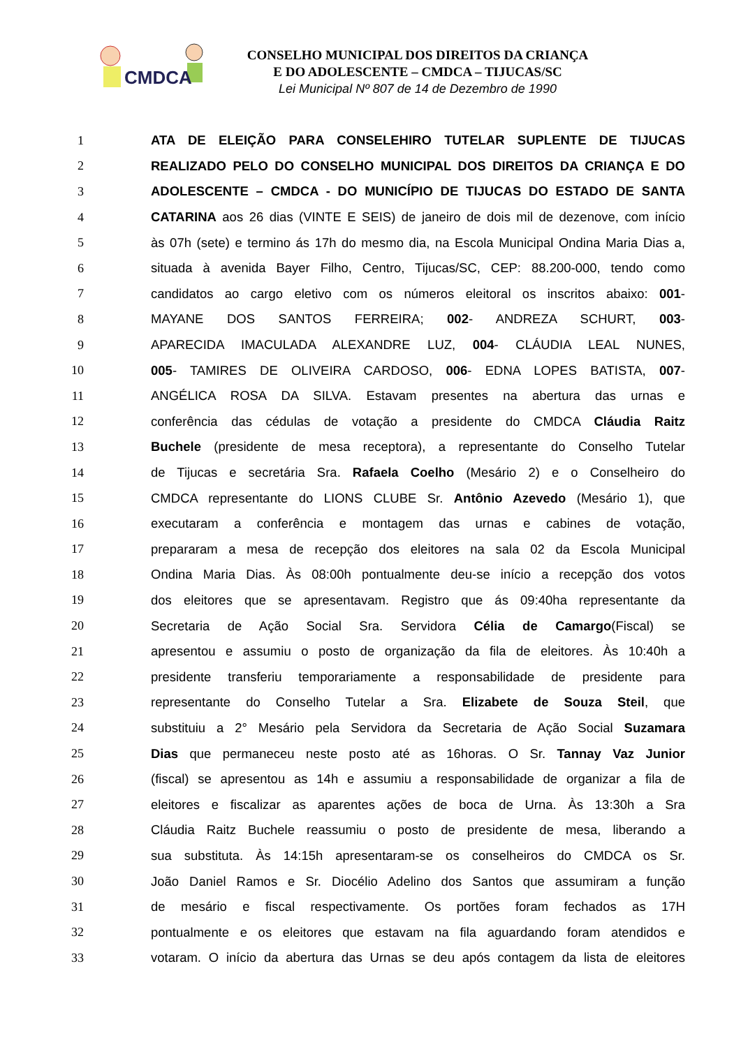CMDCA
CONSELHO MUNICIPAL DOS DIREITOS DA CRIANÇA
E DO ADOLESCENTE – CMDCA – TIJUCAS/SC
Lei Municipal Nº 807 de 14 de Dezembro de 1990
1 ATA DE ELEIÇÃO PARA CONSELEHIRO TUTELAR SUPLENTE DE TIJUCAS
2 REALIZADO PELO DO CONSELHO MUNICIPAL DOS DIREITOS DA CRIANÇA E DO
3 ADOLESCENTE – CMDCA - DO MUNICÍPIO DE TIJUCAS DO ESTADO DE SANTA
4 CATARINA aos 26 dias (VINTE E SEIS) de janeiro de dois mil de dezenove, com início
5 às 07h (sete) e termino ás 17h do mesmo dia, na Escola Municipal Ondina Maria Dias a,
6 situada à avenida Bayer Filho, Centro, Tijucas/SC, CEP: 88.200-000, tendo como
7 candidatos ao cargo eletivo com os números eleitoral os inscritos abaixo: 001-
8 MAYANE DOS SANTOS FERREIRA; 002- ANDREZA SCHURT, 003-
9 APARECIDA IMACULADA ALEXANDRE LUZ, 004- CLÁUDIA LEAL NUNES,
10 005- TAMIRES DE OLIVEIRA CARDOSO, 006- EDNA LOPES BATISTA, 007-
11 ANGÉLICA ROSA DA SILVA. Estavam presentes na abertura das urnas e
12 conferência das cédulas de votação a presidente do CMDCA Cláudia Raitz
13 Buchele (presidente de mesa receptora), a representante do Conselho Tutelar
14 de Tijucas e secretária Sra. Rafaela Coelho (Mesário 2) e o Conselheiro do
15 CMDCA representante do LIONS CLUBE Sr. Antônio Azevedo (Mesário 1), que
16 executaram a conferência e montagem das urnas e cabines de votação,
17 prepararam a mesa de recepção dos eleitores na sala 02 da Escola Municipal
18 Ondina Maria Dias. Às 08:00h pontualmente deu-se início a recepção dos votos
19 dos eleitores que se apresentavam. Registro que ás 09:40ha representante da
20 Secretaria de Ação Social Sra. Servidora Célia de Camargo(Fiscal) se
21 apresentou e assumiu o posto de organização da fila de eleitores. Às 10:40h a
22 presidente transferiu temporariamente a responsabilidade de presidente para
23 representante do Conselho Tutelar a Sra. Elizabete de Souza Steil, que
24 substituiu a 2° Mesário pela Servidora da Secretaria de Ação Social Suzamara
25 Dias que permaneceu neste posto até as 16horas. O Sr. Tannay Vaz Junior
26 (fiscal) se apresentou as 14h e assumiu a responsabilidade de organizar a fila de
27 eleitores e fiscalizar as aparentes ações de boca de Urna. Às 13:30h a Sra
28 Cláudia Raitz Buchele reassumiu o posto de presidente de mesa, liberando a
29 sua substituta. Às 14:15h apresentaram-se os conselheiros do CMDCA os Sr.
30 João Daniel Ramos e Sr. Diocélio Adelino dos Santos que assumiram a função
31 de mesário e fiscal respectivamente. Os portões foram fechados as 17H
32 pontualmente e os eleitores que estavam na fila aguardando foram atendidos e
33 votaram. O início da abertura das Urnas se deu após contagem da lista de eleitores